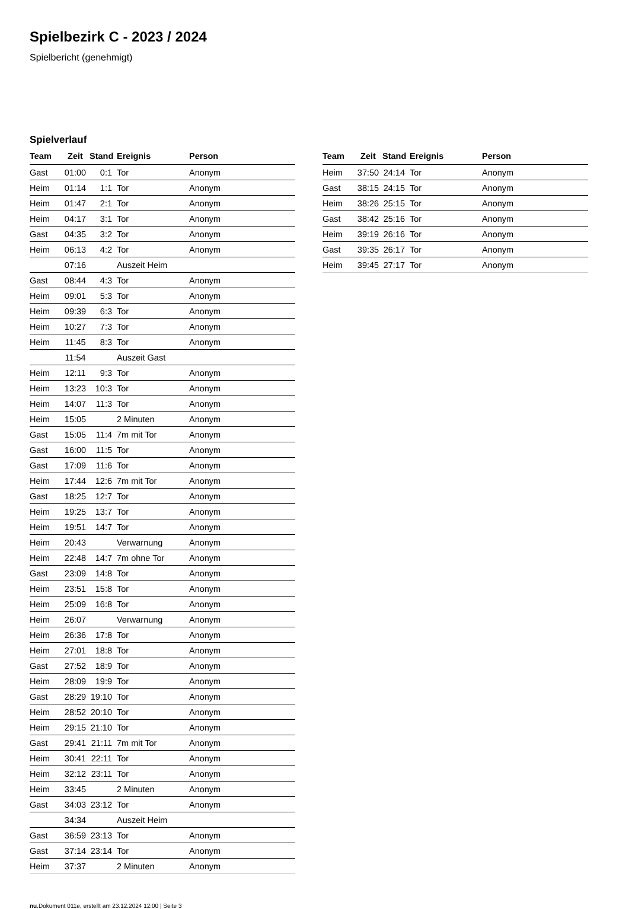Spielbezirk C - 2023 / 2024
Spielbericht (genehmigt)
Spielverlauf
| Team | Zeit | Stand | Ereignis | Person |
| --- | --- | --- | --- | --- |
| Gast | 01:00 | 0:1 | Tor | Anonym |
| Heim | 01:14 | 1:1 | Tor | Anonym |
| Heim | 01:47 | 2:1 | Tor | Anonym |
| Heim | 04:17 | 3:1 | Tor | Anonym |
| Gast | 04:35 | 3:2 | Tor | Anonym |
| Heim | 06:13 | 4:2 | Tor | Anonym |
| | 07:16 | | Auszeit Heim | |
| Gast | 08:44 | 4:3 | Tor | Anonym |
| Heim | 09:01 | 5:3 | Tor | Anonym |
| Heim | 09:39 | 6:3 | Tor | Anonym |
| Heim | 10:27 | 7:3 | Tor | Anonym |
| Heim | 11:45 | 8:3 | Tor | Anonym |
| | 11:54 | | Auszeit Gast | |
| Heim | 12:11 | 9:3 | Tor | Anonym |
| Heim | 13:23 | 10:3 | Tor | Anonym |
| Heim | 14:07 | 11:3 | Tor | Anonym |
| Heim | 15:05 | | 2 Minuten | Anonym |
| Gast | 15:05 | 11:4 | 7m mit Tor | Anonym |
| Gast | 16:00 | 11:5 | Tor | Anonym |
| Gast | 17:09 | 11:6 | Tor | Anonym |
| Heim | 17:44 | 12:6 | 7m mit Tor | Anonym |
| Gast | 18:25 | 12:7 | Tor | Anonym |
| Heim | 19:25 | 13:7 | Tor | Anonym |
| Heim | 19:51 | 14:7 | Tor | Anonym |
| Heim | 20:43 | | Verwarnung | Anonym |
| Heim | 22:48 | 14:7 | 7m ohne Tor | Anonym |
| Gast | 23:09 | 14:8 | Tor | Anonym |
| Heim | 23:51 | 15:8 | Tor | Anonym |
| Heim | 25:09 | 16:8 | Tor | Anonym |
| Heim | 26:07 | | Verwarnung | Anonym |
| Heim | 26:36 | 17:8 | Tor | Anonym |
| Heim | 27:01 | 18:8 | Tor | Anonym |
| Gast | 27:52 | 18:9 | Tor | Anonym |
| Heim | 28:09 | 19:9 | Tor | Anonym |
| Gast | 28:29 | 19:10 | Tor | Anonym |
| Heim | 28:52 | 20:10 | Tor | Anonym |
| Heim | 29:15 | 21:10 | Tor | Anonym |
| Gast | 29:41 | 21:11 | 7m mit Tor | Anonym |
| Heim | 30:41 | 22:11 | Tor | Anonym |
| Heim | 32:12 | 23:11 | Tor | Anonym |
| Heim | 33:45 | | 2 Minuten | Anonym |
| Gast | 34:03 | 23:12 | Tor | Anonym |
| | 34:34 | | Auszeit Heim | |
| Gast | 36:59 | 23:13 | Tor | Anonym |
| Gast | 37:14 | 23:14 | Tor | Anonym |
| Heim | 37:37 | | 2 Minuten | Anonym |
| Team | Zeit | Stand | Ereignis | Person |
| --- | --- | --- | --- | --- |
| Heim | 37:50 | 24:14 | Tor | Anonym |
| Gast | 38:15 | 24:15 | Tor | Anonym |
| Heim | 38:26 | 25:15 | Tor | Anonym |
| Gast | 38:42 | 25:16 | Tor | Anonym |
| Heim | 39:19 | 26:16 | Tor | Anonym |
| Gast | 39:35 | 26:17 | Tor | Anonym |
| Heim | 39:45 | 27:17 | Tor | Anonym |
nu.Dokument 011e, erstellt am 23.12.2024 12:00 | Seite 3